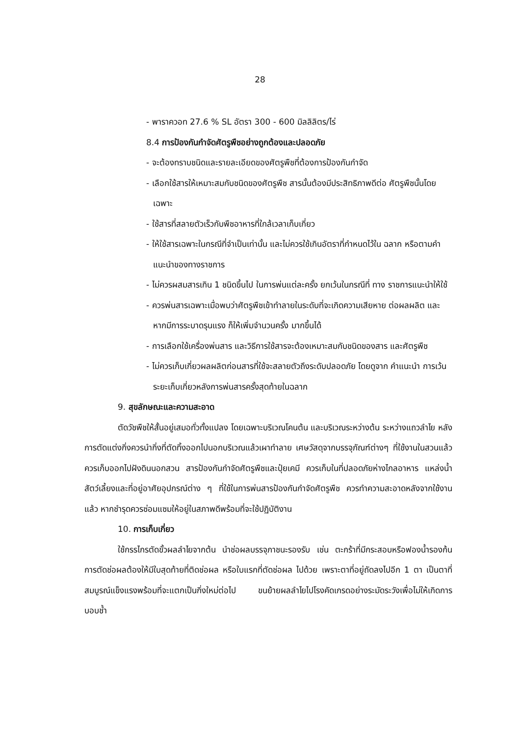28
- พาราควอท 27.6 % SL อัตรา 300 - 600 มิลลิลิตร/ไร่
8.4 การป้องกันกำจัดศัตรูพืชอย่างถูกต้องและปลอดภัย
- จะต้องทราบชนิดและรายละเอียดของศัตรูพืชที่ต้องการป้องกันกำจัด
- เลือกใช้สารให้เหมาะสมกับชนิดของศัตรูพืช สารนั้นต้องมีประสิทธิภาพดีต่อ ศัตรูพืชนั้นโดยเฉพาะ
- ใช้สารที่สลายตัวเร็วกับพืชอาหารที่ใกล้เวลาเก็บเกี่ยว
- ให้ใช้สารเฉพาะในกรณีที่จำเป็นเท่านั้น และไม่ควรใช้เกินอัตราที่กำหนดไว้ใน ฉลาก หรือตามคำแนะนำของทางราชการ
- ไม่ควรผสมสารเกิน 1 ชนิดขึ้นไป ในการพ่นแต่ละครั้ง ยกเว้นในกรณีที่ ทาง ราชการแนะนำให้ใช้
- ควรพ่นสารเฉพาะเมื่อพบว่าศัตรูพืชเข้าทำลายในระดับที่จะเกิดความเสียหาย ต่อผลผลิต และหากมีการระบาดรุนแรง ก็ให้เพิ่มจำนวนครั้ง มากขึ้นได้
- การเลือกใช้เครื่องพ่นสาร และวิธีการใช้สารจะต้องเหมาะสมกับชนิดของสาร และศัตรูพืช
- ไม่ควรเก็บเกี่ยวผลผลิตก่อนสารที่ใช้จะสลายตัวถึงระดับปลอดภัย โดยดูจาก คำแนะนำ การเว้นระยะเก็บเกี่ยวหลังการพ่นสารครั้งสุดท้ายในฉลาก
9. สุขลักษณะและความสะอาด
ตัดวัชพืชให้สั้นอยู่เสมอทั่วทั้งแปลง โดยเฉพาะบริเวณโคนต้น และบริเวณระหว่างต้น ระหว่างแถวลำไย หลังการตัดแต่งกิ่งควรนำกิ่งที่ตัดทิ้งออกไปนอกบริเวณแล้วเผาทำลาย เศษวัสดุจากบรรจุภัณฑ์ต่างๆ ที่ใช้งานในสวนแล้ว ควรเก็บออกไปฝังดินนอกสวน สารป้องกันกำจัดศัตรูพืชและปุ๋ยเคมี ควรเก็บในที่ปลอดภัยห่างไกลอาหาร แหล่งน้ำ สัตว์เลี้ยงและที่อยู่อาศัยอุปกรณ์ต่าง ๆ ที่ใช้ในการพ่นสารป้องกันกำจัดศัตรูพืช ควรทำความสะอาดหลังจากใช้งานแล้ว หากชำรุดควรซ่อมแซมให้อยู่ในสภาพดีพร้อมที่จะใช้ปฏิบัติงาน
10. การเก็บเกี่ยว
ใช้กรรไกรตัดขั้วผลลำไยจากต้น นำช่อผลบรรจุภาชนะรองรับ เช่น ตะกร้าที่มีกระสอบหรือฟองน้ำรองก้น การตัดช่อผลต้องให้มีใบสุดท้ายที่ติดช่อผล หรือใบแรกที่ตัดช่อผล ไปด้วย เพราะตาที่อยู่ถัดลงไปอีก 1 ตา เป็นตาที่สมบูรณ์แข็งแรงพร้อมที่จะแตกเป็นกิ่งใหม่ต่อไป ขนย้ายผลลำไยไปโรงคัดเกรดอย่างระมัดระวังเพื่อไม่ให้เกิดการบอบช้ำ